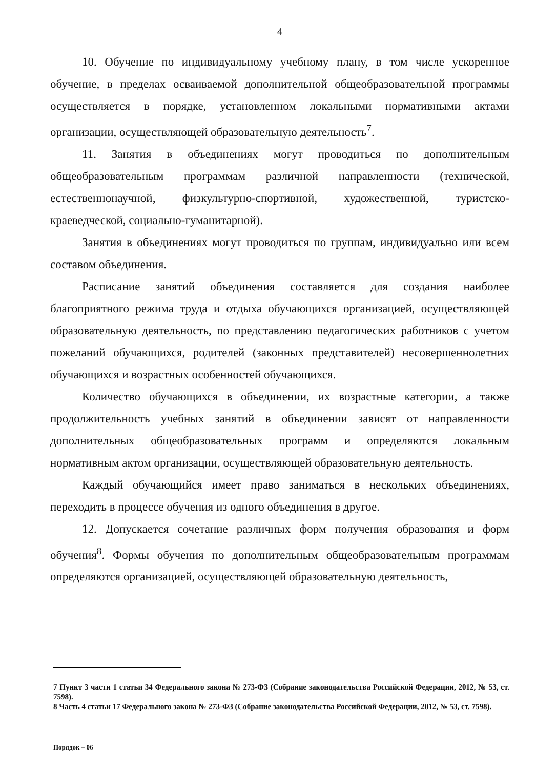4
10. Обучение по индивидуальному учебному плану, в том числе ускоренное обучение, в пределах осваиваемой дополнительной общеобразовательной программы осуществляется в порядке, установленном локальными нормативными актами организации, осуществляющей образовательную деятельность<sup>7</sup>.
11. Занятия в объединениях могут проводиться по дополнительным общеобразовательным программам различной направленности (технической, естественнонаучной, физкультурно-спортивной, художественной, туристско-краеведческой, социально-гуманитарной).
Занятия в объединениях могут проводиться по группам, индивидуально или всем составом объединения.
Расписание занятий объединения составляется для создания наиболее благоприятного режима труда и отдыха обучающихся организацией, осуществляющей образовательную деятельность, по представлению педагогических работников с учетом пожеланий обучающихся, родителей (законных представителей) несовершеннолетних обучающихся и возрастных особенностей обучающихся.
Количество обучающихся в объединении, их возрастные категории, а также продолжительность учебных занятий в объединении зависят от направленности дополнительных общеобразовательных программ и определяются локальным нормативным актом организации, осуществляющей образовательную деятельность.
Каждый обучающийся имеет право заниматься в нескольких объединениях, переходить в процессе обучения из одного объединения в другое.
12. Допускается сочетание различных форм получения образования и форм обучения<sup>8</sup>. Формы обучения по дополнительным общеобразовательным программам определяются организацией, осуществляющей образовательную деятельность,
7 Пункт 3 части 1 статьи 34 Федерального закона № 273-ФЗ (Собрание законодательства Российской Федерации, 2012, № 53, ст. 7598).
8 Часть 4 статьи 17 Федерального закона № 273-ФЗ (Собрание законодательства Российской Федерации, 2012, № 53, ст. 7598).
Порядок – 06